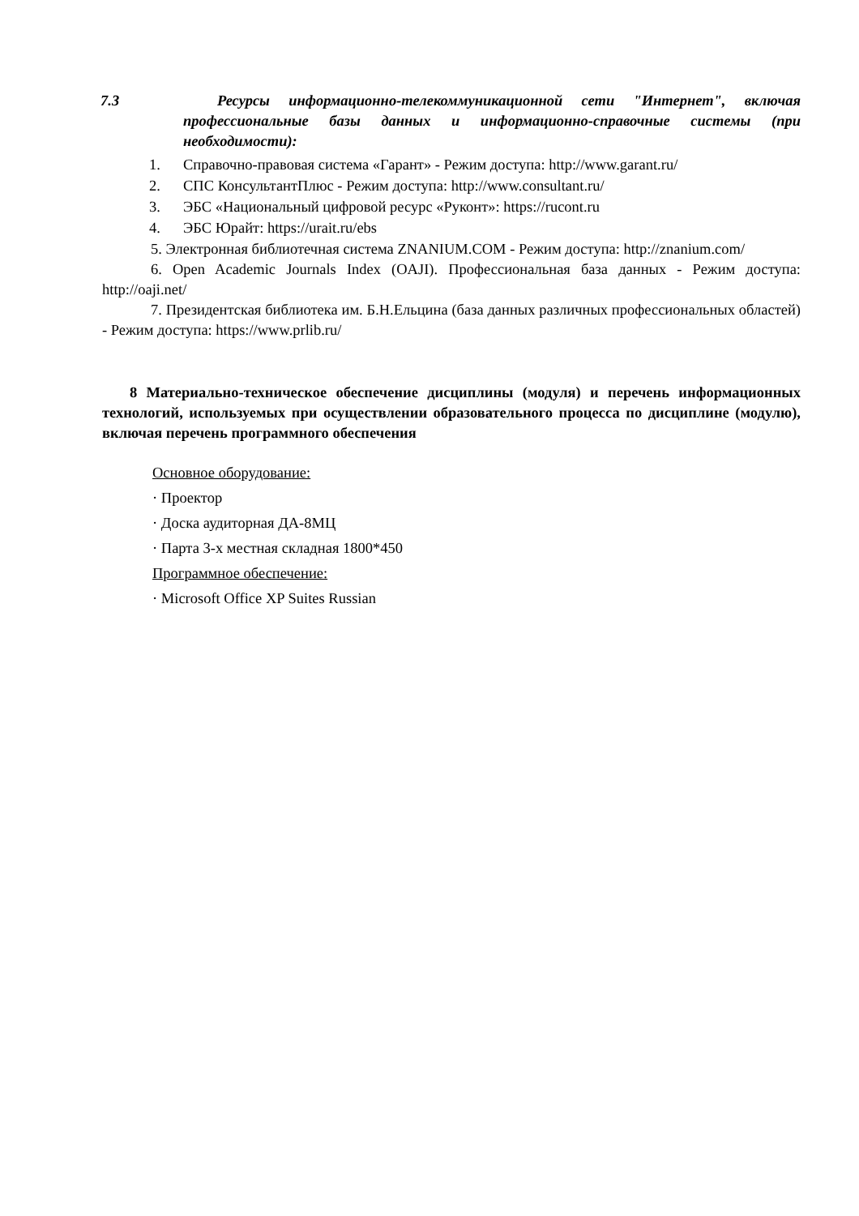7.3 Ресурсы информационно-телекоммуникационной сети "Интернет", включая профессиональные базы данных и информационно-справочные системы (при необходимости):
1. Справочно-правовая система «Гарант» - Режим доступа: http://www.garant.ru/
2. СПС КонсультантПлюс - Режим доступа: http://www.consultant.ru/
3. ЭБС «Национальный цифровой ресурс «Руконт»: https://rucont.ru
4. ЭБС Юрайт: https://urait.ru/ebs
5. Электронная библиотечная система ZNANIUM.COM - Режим доступа: http://znanium.com/
6. Open Academic Journals Index (OAJI). Профессиональная база данных - Режим доступа: http://oaji.net/
7. Президентская библиотека им. Б.Н.Ельцина (база данных различных профессиональных областей) - Режим доступа: https://www.prlib.ru/
8 Материально-техническое обеспечение дисциплины (модуля) и перечень информационных технологий, используемых при осуществлении образовательного процесса по дисциплине (модулю), включая перечень программного обеспечения
Основное оборудование:
· Проектор
· Доска аудиторная ДА-8МЦ
· Парта 3-х местная складная 1800*450
Программное обеспечение:
· Microsoft Office XP Suites Russian